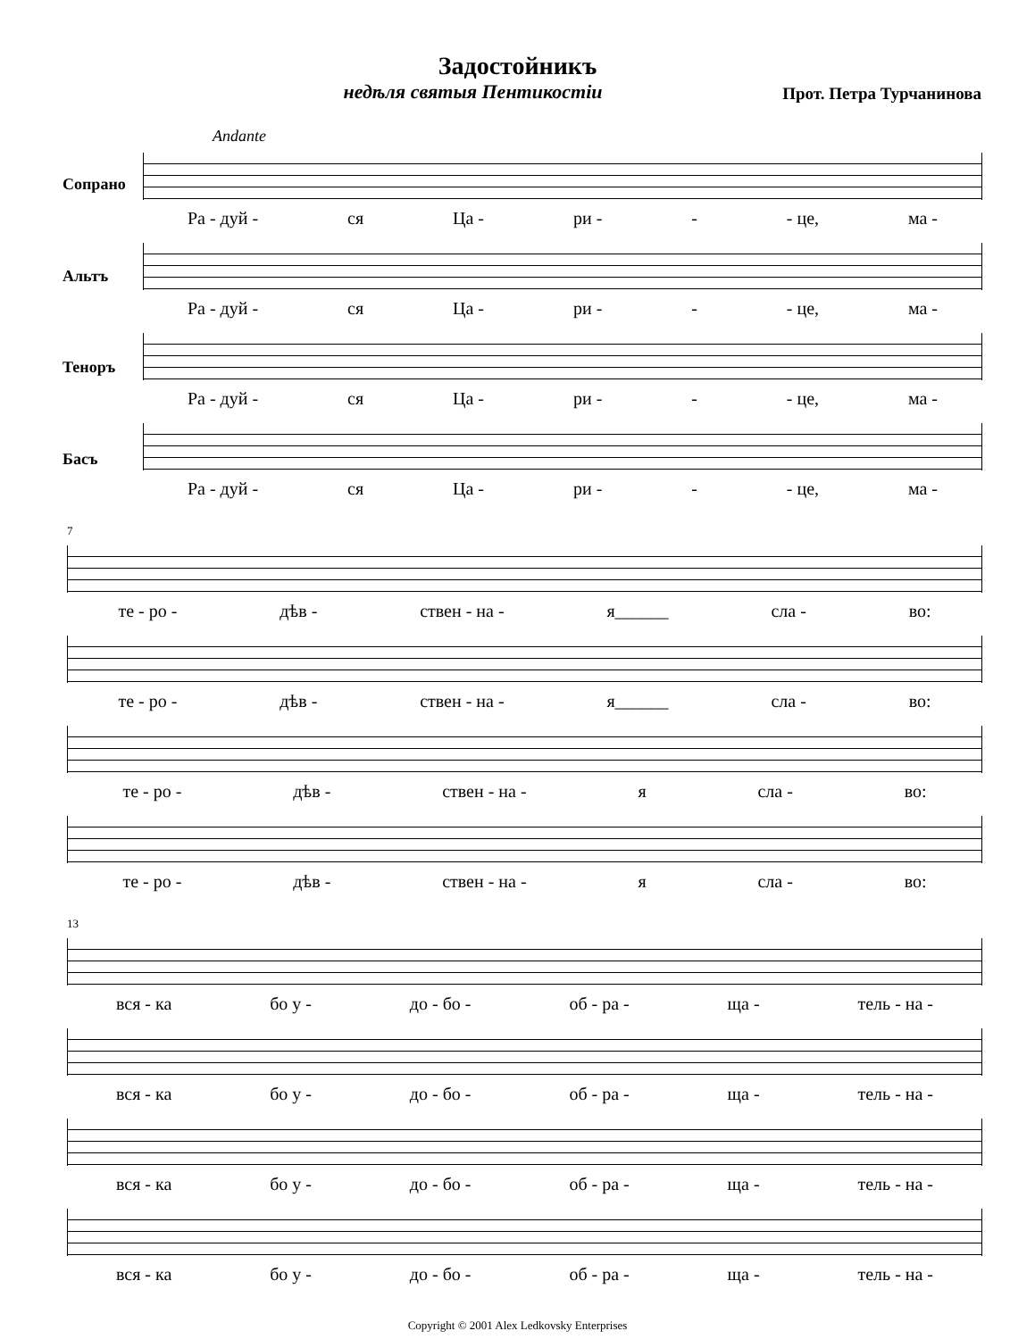Задостойникъ
недѣля святыя Пентикостiи
Прот. Петра Турчанинова
Andante
Сопрано
Ра - дуй - ся Ца - ри - - - це, ма -
Альтъ
Ра - дуй - ся Ца - ри - - - це, ма -
Теноръ
Ра - дуй - ся Ца - ри - - - це, ма -
Басъ
Ра - дуй - ся Ца - ри - - - це, ма -
7
те - ро - дѣв - ствен - на - я______ сла - во:
те - ро - дѣв - ствен - на - я______ сла - во:
те - ро - дѣв - ствен - на - я сла - во:
те - ро - дѣв - ствен - на - я сла - во:
13
вся - ка бо у - до - бо - об - ра - ща - тель - на -
вся - ка бо у - до - бо - об - ра - ща - тель - на -
вся - ка бо у - до - бо - об - ра - ща - тель - на -
вся - ка бо у - до - бо - об - ра - ща - тель - на -
Copyright © 2001 Alex Ledkovsky Enterprises